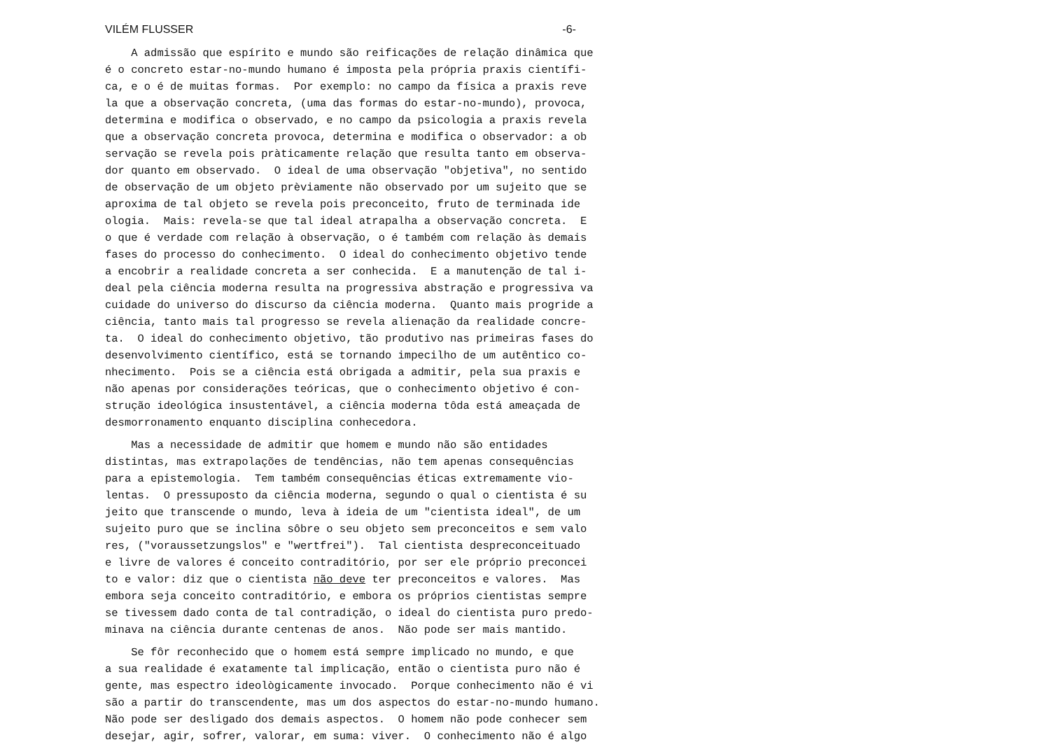VILÉM FLUSSER -6-
A admissão que espírito e mundo são reificações de relação dinâmica que é o concreto estar-no-mundo humano é imposta pela própria praxis científi- ca, e o é de muitas formas. Por exemplo: no campo da física a praxis reve la que a observação concreta, (uma das formas do estar-no-mundo), provoca, determina e modifica o observado, e no campo da psicologia a praxis revela que a observação concreta provoca, determina e modifica o observador: a ob servação se revela pois pràticamente relação que resulta tanto em observa- dor quanto em observado. O ideal de uma observação "objetiva", no sentido de observação de um objeto prèviamente não observado por um sujeito que se aproxima de tal objeto se revela pois preconceito, fruto de terminada ide ologia. Mais: revela-se que tal ideal atrapalha a observação concreta. E o que é verdade com relação à observação, o é também com relação às demais fases do processo do conhecimento. O ideal do conhecimento objetivo tende a encobrir a realidade concreta a ser conhecida. E a manutenção de tal i- deal pela ciência moderna resulta na progressiva abstração e progressiva va cuidade do universo do discurso da ciência moderna. Quanto mais progride a ciência, tanto mais tal progresso se revela alienação da realidade concre- ta. O ideal do conhecimento objetivo, tão produtivo nas primeiras fases do desenvolvimento científico, está se tornando impecilho de um autêntico co- nhecimento. Pois se a ciência está obrigada a admitir, pela sua praxis e não apenas por considerações teóricas, que o conhecimento objetivo é con- strução ideológica insustentável, a ciência moderna tôda está ameaçada de desmorronamento enquanto disciplina conhecedora.
Mas a necessidade de admitir que homem e mundo não são entidades distintas, mas extrapolações de tendências, não tem apenas consequências para a epistemologia. Tem também consequências éticas extremamente vio- lentas. O pressuposto da ciência moderna, segundo o qual o cientista é su jeito que transcende o mundo, leva à ideia de um "cientista ideal", de um sujeito puro que se inclina sôbre o seu objeto sem preconceitos e sem valo res, ("voraussetzungslos" e "wertfrei"). Tal cientista despreconceituado e livre de valores é conceito contraditório, por ser ele próprio preconcei to e valor: diz que o cientista não deve ter preconceitos e valores. Mas embora seja conceito contraditório, e embora os próprios cientistas sempre se tivessem dado conta de tal contradição, o ideal do cientista puro predo- minava na ciência durante centenas de anos. Não pode ser mais mantido.
Se fôr reconhecido que o homem está sempre implicado no mundo, e que a sua realidade é exatamente tal implicação, então o cientista puro não é gente, mas espectro ideològicamente invocado. Porque conhecimento não é vi são a partir do transcendente, mas um dos aspectos do estar-no-mundo humano. Não pode ser desligado dos demais aspectos. O homem não pode conhecer sem desejar, agir, sofrer, valorar, em suma: viver. O conhecimento não é algo